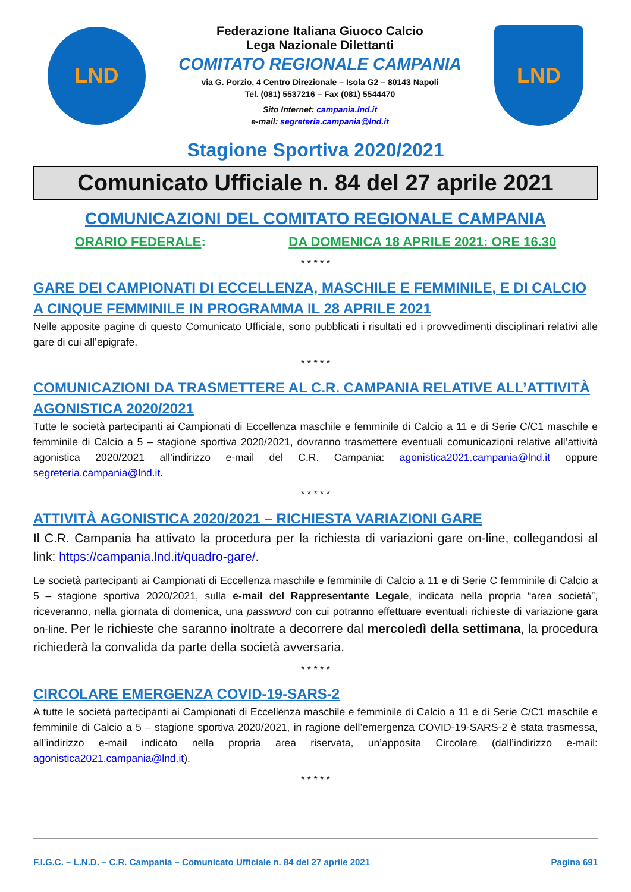LND
Federazione Italiana Giuoco Calcio
Lega Nazionale Dilettanti
COMITATO REGIONALE CAMPANIA
via G. Porzio, 4 Centro Direzionale – Isola G2 – 80143 Napoli
Tel. (081) 5537216 – Fax (081) 5544470
Sito Internet: campania.lnd.it
e-mail: segreteria.campania@lnd.it
LND
Stagione Sportiva 2020/2021
Comunicato Ufficiale n. 84 del 27 aprile 2021
COMUNICAZIONI DEL COMITATO REGIONALE CAMPANIA
ORARIO FEDERALE: DA DOMENICA 18 APRILE 2021: ORE 16.30
* * * * *
GARE DEI CAMPIONATI DI ECCELLENZA, MASCHILE E FEMMINILE, E DI CALCIO A CINQUE FEMMINILE IN PROGRAMMA IL 28 APRILE 2021
Nelle apposite pagine di questo Comunicato Ufficiale, sono pubblicati i risultati ed i provvedimenti disciplinari relativi alle gare di cui all’epigrafe.
* * * * *
COMUNICAZIONI DA TRASMETTERE AL C.R. CAMPANIA RELATIVE ALL’ATTIVITÀ AGONISTICA 2020/2021
Tutte le società partecipanti ai Campionati di Eccellenza maschile e femminile di Calcio a 11 e di Serie C/C1 maschile e femminile di Calcio a 5 – stagione sportiva 2020/2021, dovranno trasmettere eventuali comunicazioni relative all’attività agonistica 2020/2021 all’indirizzo e-mail del C.R. Campania: agonistica2021.campania@lnd.it oppure segreteria.campania@lnd.it.
* * * * *
ATTIVITÀ AGONISTICA 2020/2021 – RICHIESTA VARIAZIONI GARE
Il C.R. Campania ha attivato la procedura per la richiesta di variazioni gare on-line, collegandosi al link: https://campania.lnd.it/quadro-gare/.
Le società partecipanti ai Campionati di Eccellenza maschile e femminile di Calcio a 11 e di Serie C femminile di Calcio a 5 – stagione sportiva 2020/2021, sulla e-mail del Rappresentante Legale, indicata nella propria “area società”, riceveranno, nella giornata di domenica, una password con cui potranno effettuare eventuali richieste di variazione gara on-line. Per le richieste che saranno inoltrate a decorrere dal mercoledì della settimana, la procedura richiederà la convalida da parte della società avversaria.
* * * * *
CIRCOLARE EMERGENZA COVID-19-SARS-2
A tutte le società partecipanti ai Campionati di Eccellenza maschile e femminile di Calcio a 11 e di Serie C/C1 maschile e femminile di Calcio a 5 – stagione sportiva 2020/2021, in ragione dell’emergenza COVID-19-SARS-2 è stata trasmessa, all’indirizzo e-mail indicato nella propria area riservata, un’apposita Circolare (dall’indirizzo e-mail: agonistica2021.campania@lnd.it).
* * * * *
F.I.G.C. – L.N.D. – C.R. Campania – Comunicato Ufficiale n. 84 del 27 aprile 2021 Pagina 691